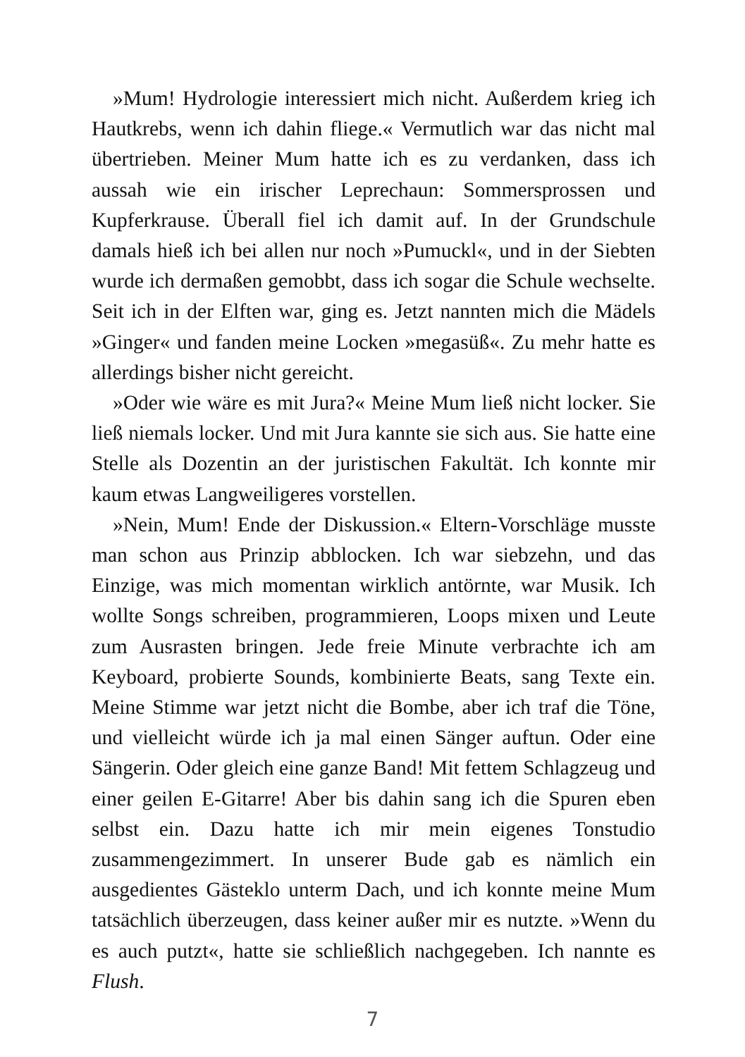»Mum! Hydrologie interessiert mich nicht. Außerdem krieg ich Hautkrebs, wenn ich dahin fliege.« Vermutlich war das nicht mal übertrieben. Meiner Mum hatte ich es zu verdanken, dass ich aussah wie ein irischer Leprechaun: Sommersprossen und Kupferkrause. Überall fiel ich damit auf. In der Grundschule damals hieß ich bei allen nur noch »Pumuckl«, und in der Siebten wurde ich dermaßen gemobbt, dass ich sogar die Schule wechselte. Seit ich in der Elften war, ging es. Jetzt nannten mich die Mädels »Ginger« und fanden meine Locken »megasüß«. Zu mehr hatte es allerdings bisher nicht gereicht.
»Oder wie wäre es mit Jura?« Meine Mum ließ nicht locker. Sie ließ niemals locker. Und mit Jura kannte sie sich aus. Sie hatte eine Stelle als Dozentin an der juristischen Fakultät. Ich konnte mir kaum etwas Langweiligeres vorstellen.
»Nein, Mum! Ende der Diskussion.« Eltern-Vorschläge musste man schon aus Prinzip abblocken. Ich war siebzehn, und das Einzige, was mich momentan wirklich antörnte, war Musik. Ich wollte Songs schreiben, programmieren, Loops mixen und Leute zum Ausrasten bringen. Jede freie Minute verbrachte ich am Keyboard, probierte Sounds, kombinierte Beats, sang Texte ein. Meine Stimme war jetzt nicht die Bombe, aber ich traf die Töne, und vielleicht würde ich ja mal einen Sänger auftun. Oder eine Sängerin. Oder gleich eine ganze Band! Mit fettem Schlagzeug und einer geilen E-Gitarre! Aber bis dahin sang ich die Spuren eben selbst ein. Dazu hatte ich mir mein eigenes Tonstudio zusammengezimmert. In unserer Bude gab es nämlich ein ausgedientes Gästeklo unterm Dach, und ich konnte meine Mum tatsächlich überzeugen, dass keiner außer mir es nutzte. »Wenn du es auch putzt«, hatte sie schließlich nachgegeben. Ich nannte es Flush.
7